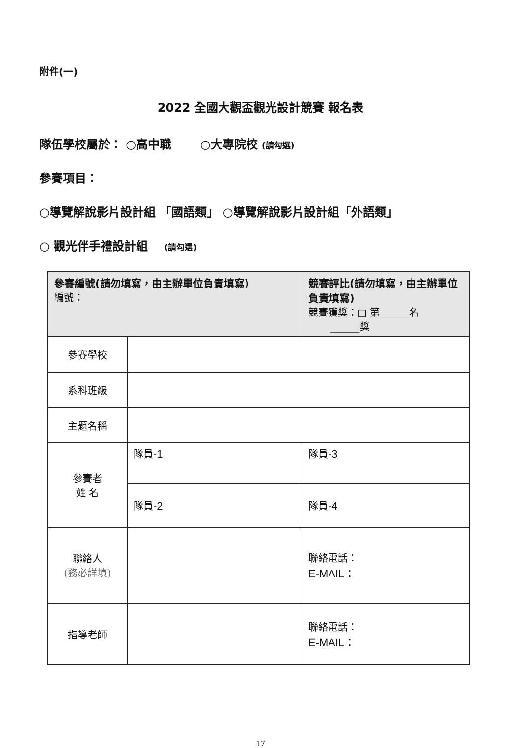附件(一)
2022 全國大觀盃觀光設計競賽 報名表
隊伍學校屬於： ○高中職 ○大專院校 (請勾選)
參賽項目：
○導覽解說影片設計組 「國語類」 ○導覽解說影片設計組「外語類」
○ 觀光伴手禮設計組 (請勾選)
| 參賽編號(請勿填寫，由主辦單位負責填寫) 編號： | | 競賽評比(請勿填寫，由主辦單位負責填寫) 競賽獲獎：□ 第______名 ______獎 |
| 參賽學校 | | |
| 系科班級 | | |
| 主題名稱 | | |
| 參賽者 姓 名 | 隊員 -1 | 隊員 -3 |
| | 隊員 -2 | 隊員 -4 |
| 聯絡人 (務必詳填) | | 聯絡電話： E-MAIL： |
| 指導老師 | | 聯絡電話： E-MAIL： |
17